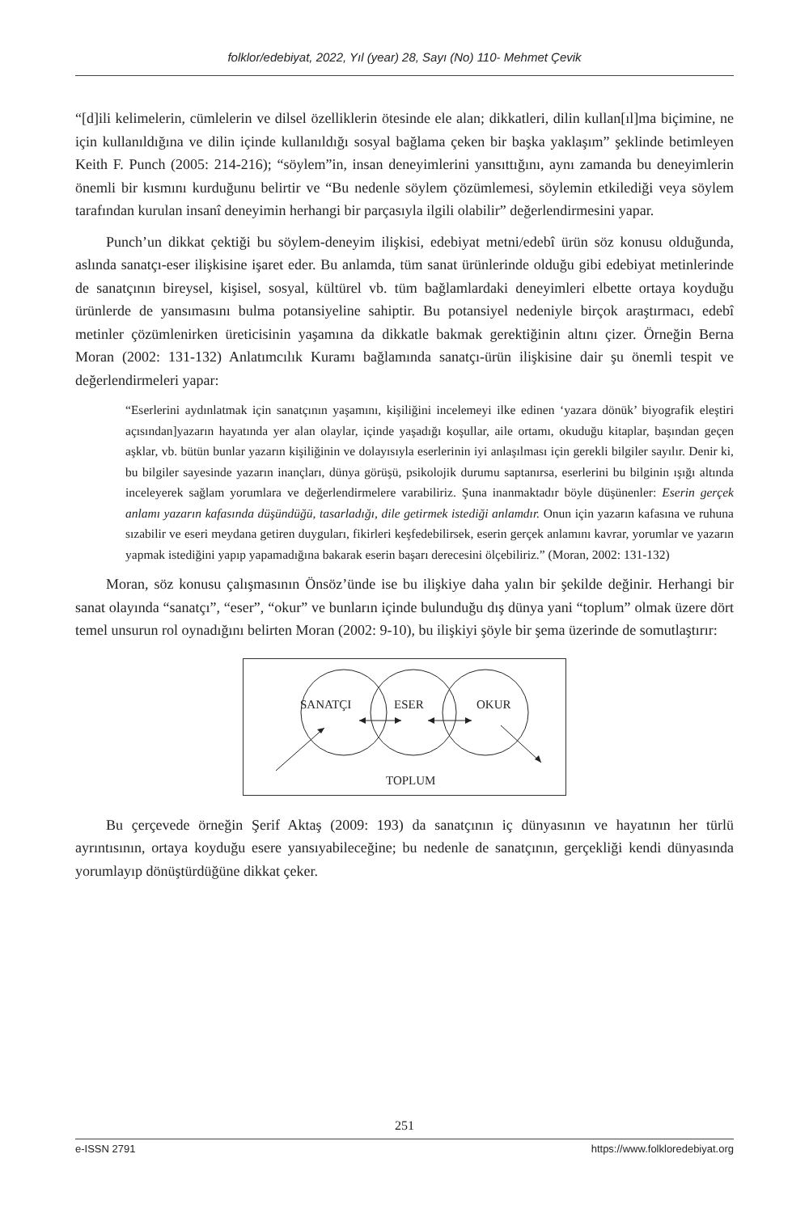folklor/edebiyat, 2022, Yıl (year) 28, Sayı (No) 110- Mehmet Çevik
“[d]ili kelimelerin, cümlelerin ve dilsel özelliklerin ötesinde ele alan; dikkatleri, dilin kullan[ıl]ma biçimine, ne için kullanıldığına ve dilin içinde kullanıldığı sosyal bağlama çeken bir başka yaklaşım” şeklinde betimleyen Keith F. Punch (2005: 214-216); “söylem”in, insan deneyimlerini yansıttığını, aynı zamanda bu deneyimlerin önemli bir kısmını kurduğunu belirtir ve “Bu nedenle söylem çözümlemesi, söylemin etkilediği veya söylem tarafından kurulan insanî deneyimin herhangi bir parçasıyla ilgili olabilir” değerlendirmesini yapar.
Punch’un dikkat çektiği bu söylem-deneyim ilişkisi, edebiyat metni/edebî ürün söz konusu olduğunda, aslında sanatçı-eser ilişkisine işaret eder. Bu anlamda, tüm sanat ürünlerinde olduğu gibi edebiyat metinlerinde de sanatçının bireysel, kişisel, sosyal, kültürel vb. tüm bağlamlardaki deneyimleri elbette ortaya koyduğu ürünlerde de yansımasını bulma potansiyeline sahiptir. Bu potansiyel nedeniyle birçok araştırmacı, edebî metinler çözümlenirken üreticisinin yaşamına da dikkatle bakmak gerektiğinin altını çizer. Örneğin Berna Moran (2002: 131-132) Anlatımcılık Kuramı bağlamında sanatçı-ürün ilişkisine dair şu önemli tespit ve değerlendirmeleri yapar:
“Eserlerini aydınlatmak için sanatçının yaşamını, kişiliğini incelemeyi ilke edinen ‘yazara dönük’ biyografik eleştiri açısından]yazarın hayatında yer alan olaylar, içinde yaşadığı koşullar, aile ortamı, okuduğu kitaplar, başından geçen aşklar, vb. bütün bunlar yazarın kişiliğinin ve dolayısıyla eserlerinin iyi anlaşılması için gerekli bilgiler sayılır. Denir ki, bu bilgiler sayesinde yazarın inançları, dünya görüşü, psikolojik durumu saptanırsa, eserlerini bu bilginin ışığı altında inceleyerek sağlam yorumlara ve değerlendirmelere varabiliriz. Şuna inanmaktadır böyle düşünenler: Eserin gerçek anlamı yazarın kafasında düşündüğü, tasarladığı, dile getirmek istediği anlamdır. Onun için yazarın kafasına ve ruhuna sızabilir ve eseri meydana getiren duyguları, fikirleri keşfedebilirsek, eserin gerçek anlamını kavrar, yorumlar ve yazarın yapmak istediğini yapıp yapamadığına bakarak eserin başarı derecesini ölçebiliriz.” (Moran, 2002: 131-132)
Moran, söz konusu çalışmasının Önsöz’ünde ise bu ilişkiye daha yalın bir şekilde değinir. Herhangi bir sanat olayında “sanatçı”, “eser”, “okur” ve bunların içinde bulunduğu dış dünya yani “toplum” olmak üzere dört temel unsurun rol oynadığını belirten Moran (2002: 9-10), bu ilişkiyi şöyle bir şema üzerinde de somutlaştırır:
SANATÇI ESER OKUR
TOPLUM
Bu çerçevede örneğin Şerif Aktaş (2009: 193) da sanatçının iç dünyasının ve hayatının her türlü ayrıntısının, ortaya koyduğu esere yansıyabileceğine; bu nedenle de sanatçının, gerçekliği kendi dünyasında yorumlayıp dönüştürdüğüne dikkat çeker.
251
e-ISSN 2791 https://www.folkloredebiyat.org